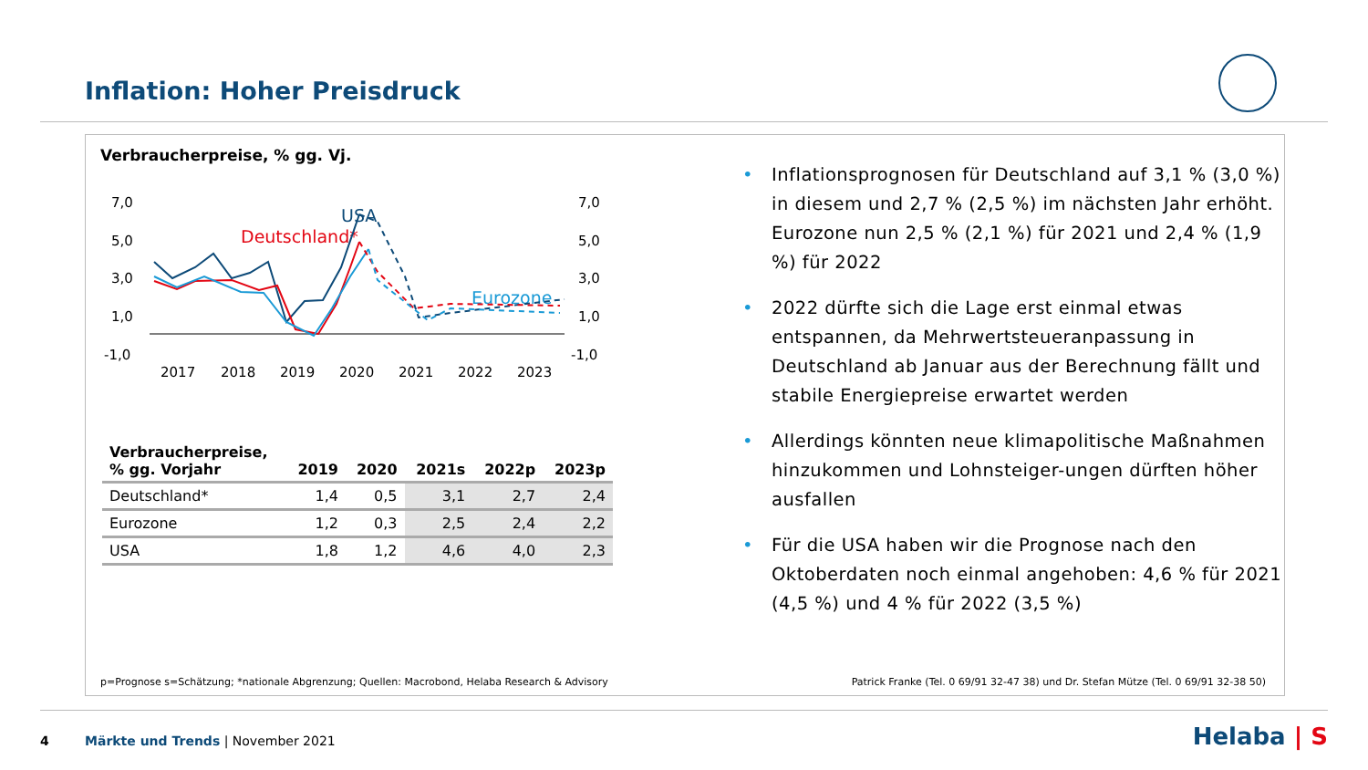Inflation: Hoher Preisdruck
Verbraucherpreise, % gg. Vj.
7,0
5,0
3,0
1,0
-1,0
7,0
5,0
3,0
1,0
-1,0
2017
2018
2019
2020
2021
2022
2023
USA
Deutschland*
Eurozone
| Verbraucherpreise, % gg. Vorjahr | 2019 | 2020 | 2021s | 2022p | 2023p |
| --- | --- | --- | --- | --- | --- |
| Deutschland* | 1,4 | 0,5 | 3,1 | 2,7 | 2,4 |
| Eurozone | 1,2 | 0,3 | 2,5 | 2,4 | 2,2 |
| USA | 1,8 | 1,2 | 4,6 | 4,0 | 2,3 |
• Inflationsprognosen für Deutschland auf 3,1 % (3,0 %) in diesem und 2,7 % (2,5 %) im nächsten Jahr erhöht. Eurozone nun 2,5 % (2,1 %) für 2021 und 2,4 % (1,9 %) für 2022
• 2022 dürfte sich die Lage erst einmal etwas entspannen, da Mehrwertsteueranpassung in Deutschland ab Januar aus der Berechnung fällt und stabile Energiepreise erwartet werden
• Allerdings könnten neue klimapolitische Maßnahmen hinzukommen und Lohnsteiger-ungen dürften höher ausfallen
• Für die USA haben wir die Prognose nach den Oktoberdaten noch einmal angehoben: 4,6 % für 2021 (4,5 %) und 4 % für 2022 (3,5 %)
p=Prognose s=Schätzung; *nationale Abgrenzung; Quellen: Macrobond, Helaba Research & Advisory
Patrick Franke (Tel. 0 69/91 32-47 38) und Dr. Stefan Mütze (Tel. 0 69/91 32-38 50)
4
Märkte und Trends | November 2021
Helaba | S